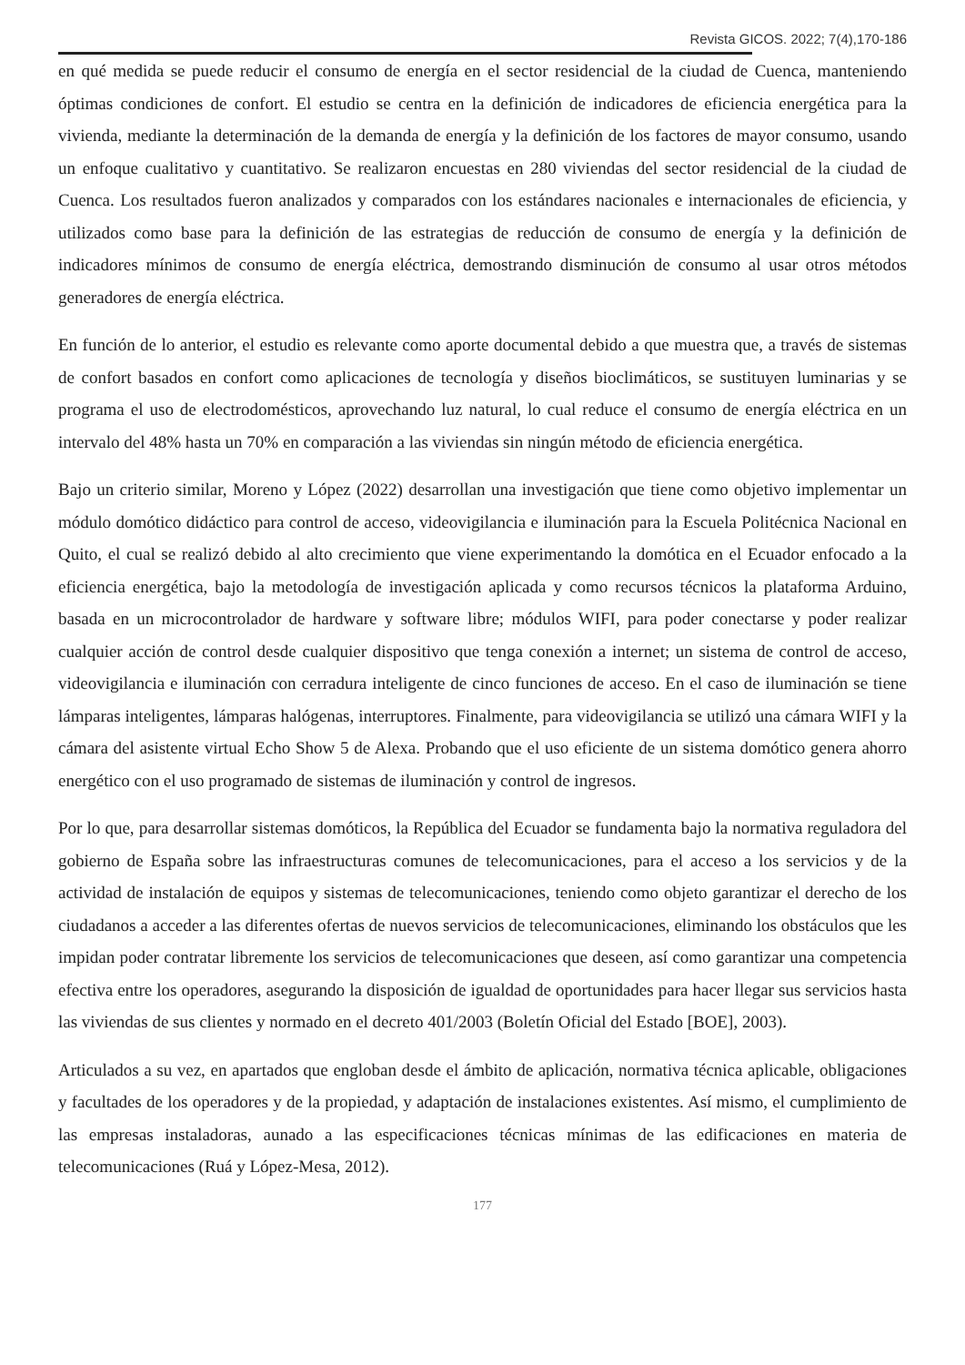Revista GICOS. 2022; 7(4),170-186
en qué medida se puede reducir el consumo de energía en el sector residencial de la ciudad de Cuenca, manteniendo óptimas condiciones de confort. El estudio se centra en la definición de indicadores de eficiencia energética para la vivienda, mediante la determinación de la demanda de energía y la definición de los factores de mayor consumo, usando un enfoque cualitativo y cuantitativo. Se realizaron encuestas en 280 viviendas del sector residencial de la ciudad de Cuenca. Los resultados fueron analizados y comparados con los estándares nacionales e internacionales de eficiencia, y utilizados como base para la definición de las estrategias de reducción de consumo de energía y la definición de indicadores mínimos de consumo de energía eléctrica, demostrando disminución de consumo al usar otros métodos generadores de energía eléctrica.
En función de lo anterior, el estudio es relevante como aporte documental debido a que muestra que, a través de sistemas de confort basados en confort como aplicaciones de tecnología y diseños bioclimáticos, se sustituyen luminarias y se programa el uso de electrodomésticos, aprovechando luz natural, lo cual reduce el consumo de energía eléctrica en un intervalo del 48% hasta un 70% en comparación a las viviendas sin ningún método de eficiencia energética.
Bajo un criterio similar, Moreno y López (2022) desarrollan una investigación que tiene como objetivo implementar un módulo domótico didáctico para control de acceso, videovigilancia e iluminación para la Escuela Politécnica Nacional en Quito, el cual se realizó debido al alto crecimiento que viene experimentando la domótica en el Ecuador enfocado a la eficiencia energética, bajo la metodología de investigación aplicada y como recursos técnicos la plataforma Arduino, basada en un microcontrolador de hardware y software libre; módulos WIFI, para poder conectarse y poder realizar cualquier acción de control desde cualquier dispositivo que tenga conexión a internet; un sistema de control de acceso, videovigilancia e iluminación con cerradura inteligente de cinco funciones de acceso. En el caso de iluminación se tiene lámparas inteligentes, lámparas halógenas, interruptores. Finalmente, para videovigilancia se utilizó una cámara WIFI y la cámara del asistente virtual Echo Show 5 de Alexa. Probando que el uso eficiente de un sistema domótico genera ahorro energético con el uso programado de sistemas de iluminación y control de ingresos.
Por lo que, para desarrollar sistemas domóticos, la República del Ecuador se fundamenta bajo la normativa reguladora del gobierno de España sobre las infraestructuras comunes de telecomunicaciones, para el acceso a los servicios y de la actividad de instalación de equipos y sistemas de telecomunicaciones, teniendo como objeto garantizar el derecho de los ciudadanos a acceder a las diferentes ofertas de nuevos servicios de telecomunicaciones, eliminando los obstáculos que les impidan poder contratar libremente los servicios de telecomunicaciones que deseen, así como garantizar una competencia efectiva entre los operadores, asegurando la disposición de igualdad de oportunidades para hacer llegar sus servicios hasta las viviendas de sus clientes y normado en el decreto 401/2003 (Boletín Oficial del Estado [BOE], 2003).
Articulados a su vez, en apartados que engloban desde el ámbito de aplicación, normativa técnica aplicable, obligaciones y facultades de los operadores y de la propiedad, y adaptación de instalaciones existentes. Así mismo, el cumplimiento de las empresas instaladoras, aunado a las especificaciones técnicas mínimas de las edificaciones en materia de telecomunicaciones (Ruá y López-Mesa, 2012).
177